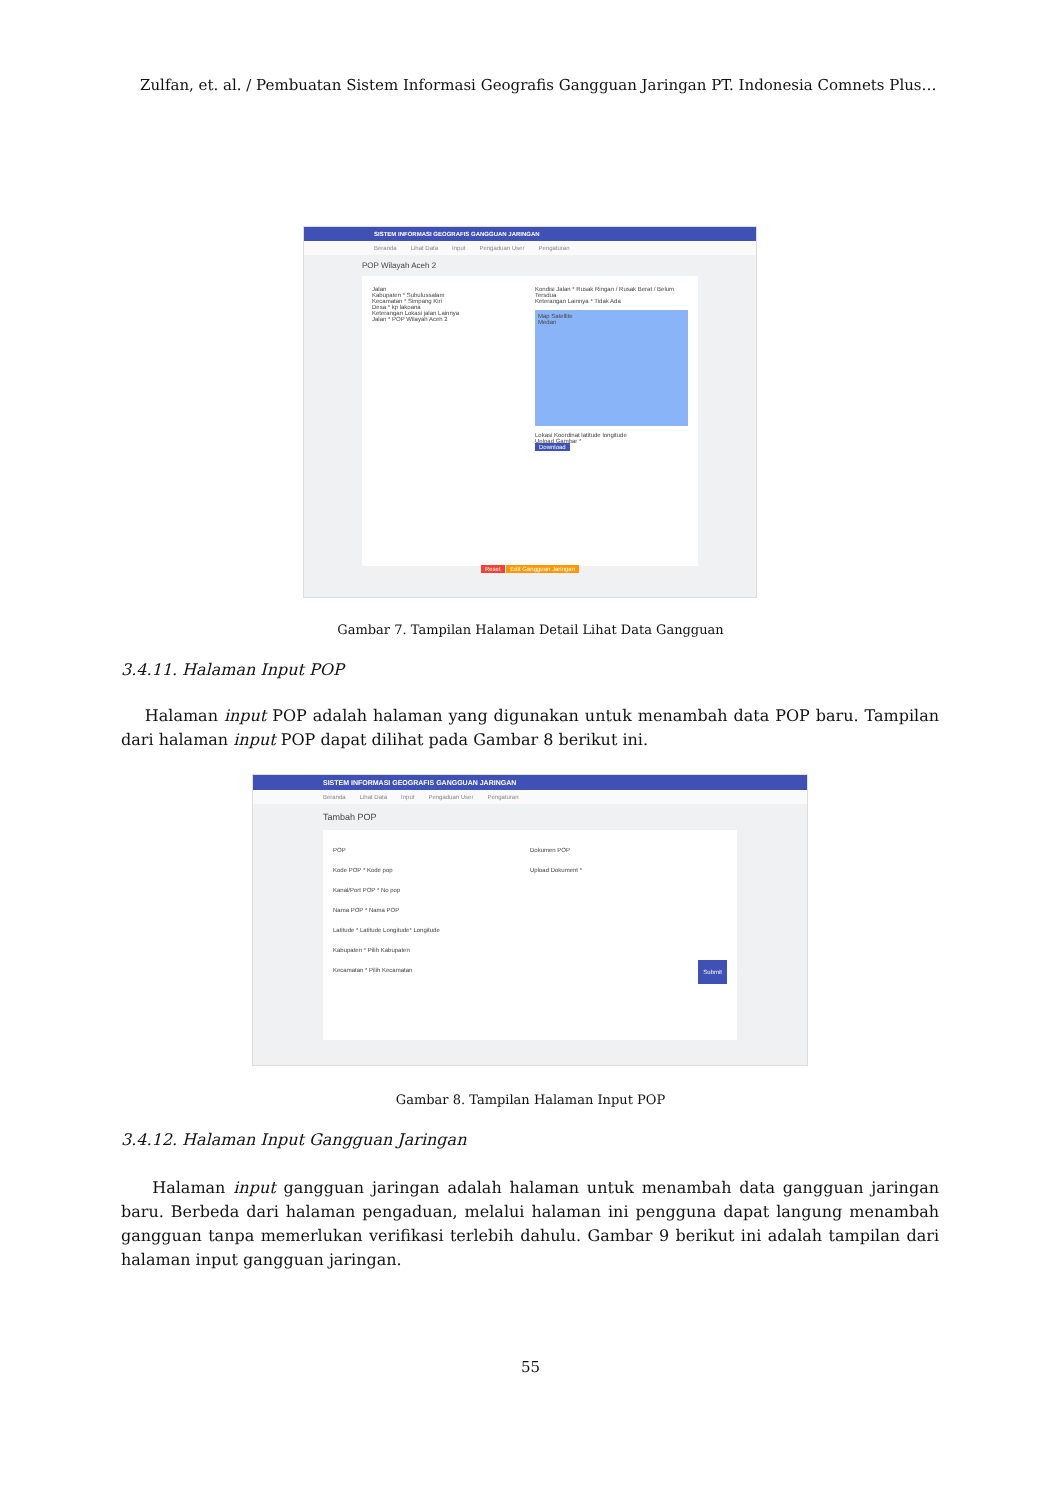Zulfan, et. al. / Pembuatan Sistem Informasi Geografis Gangguan Jaringan PT. Indonesia Comnets Plus…
SISTEM INFORMASI GEOGRAFIS GANGGUAN JARINGAN
Beranda Lihat Data Input Pengaduan User Pengaturan
POP Wilayah Aceh 2
Jalan
Kabupaten * Subulussalam
Kecamatan * Simpang Kiri
Desa * kp lakoana
Keterangan Lokasi jalan Lainnya
Jalan * POP Wilayah Aceh 2
Kondisi Jalan * Rusak Ringan / Rusak Berat / Belum Tersdua
Keterangan Lainnya * Tidak Ada
Map Satellite
Medan
Lokasi Koordinat latitude longitude
Upload Gambar *
Download
Reset Edit Gangguan Jaringan
Gambar 7. Tampilan Halaman Detail Lihat Data Gangguan
3.4.11. Halaman Input POP
Halaman input POP adalah halaman yang digunakan untuk menambah data POP baru. Tampilan dari halaman input POP dapat dilihat pada Gambar 8 berikut ini.
SISTEM INFORMASI GEOGRAFIS GANGGUAN JARINGAN
Beranda Lihat Data Input Pengaduan User Pengaturan
Tambah POP
POP
Kode POP * Kode pop
Kanal/Port POP * No pop
Nama POP * Nama POP
Latitude * Latitude Longitude* Longitude
Kabupaten * Pilih Kabupaten
Kecamatan * Pilih Kecamatan
Dokumen POP
Upload Dokument *
Submit
Gambar 8. Tampilan Halaman Input POP
3.4.12. Halaman Input Gangguan Jaringan
Halaman input gangguan jaringan adalah halaman untuk menambah data gangguan jaringan baru. Berbeda dari halaman pengaduan, melalui halaman ini pengguna dapat langung menambah gangguan tanpa memerlukan verifikasi terlebih dahulu. Gambar 9 berikut ini adalah tampilan dari halaman input gangguan jaringan.
55